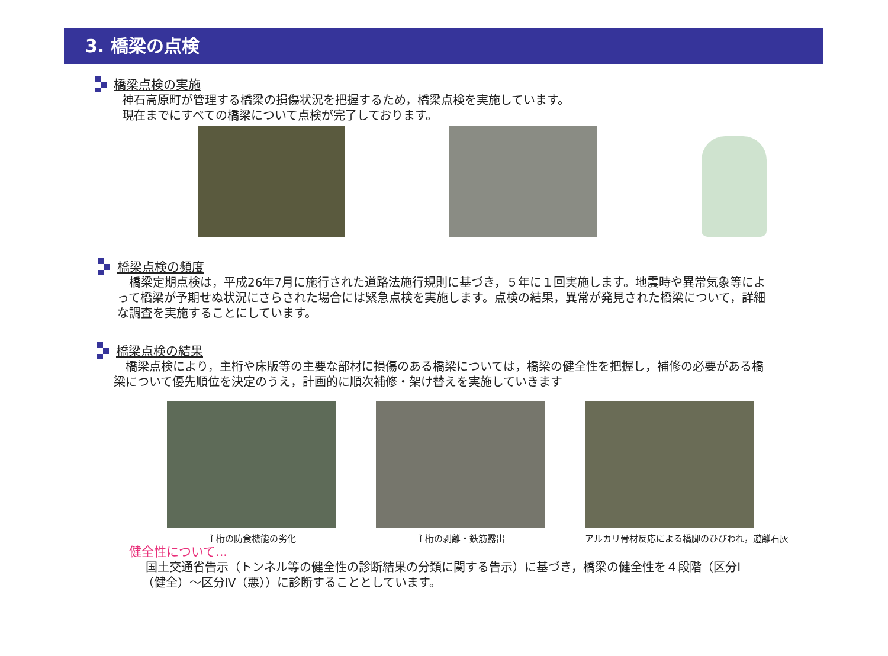3. 橋梁の点検
橋梁点検の実施
神石高原町が管理する橋梁の損傷状況を把握するため，橋梁点検を実施しています。
現在までにすべての橋梁について点検が完了しております。
橋梁点検の頻度
 橋梁定期点検は，平成26年7月に施行された道路法施行規則に基づき，５年に１回実施します。地震時や異常気象等によって橋梁が予期せぬ状況にさらされた場合には緊急点検を実施します。点検の結果，異常が発見された橋梁について，詳細な調査を実施することにしています。
橋梁点検の結果
 橋梁点検により，主桁や床版等の主要な部材に損傷のある橋梁については，橋梁の健全性を把握し，補修の必要がある橋梁について優先順位を決定のうえ，計画的に順次補修・架け替えを実施していきます
主桁の防食機能の劣化 主桁の剥離・鉄筋露出 アルカリ骨材反応による橋脚のひびわれ，遊離石灰
健全性について...
国土交通省告示（トンネル等の健全性の診断結果の分類に関する告示）に基づき，橋梁の健全性を４段階（区分Ⅰ（健全）～区分Ⅳ（悪））に診断することとしています。